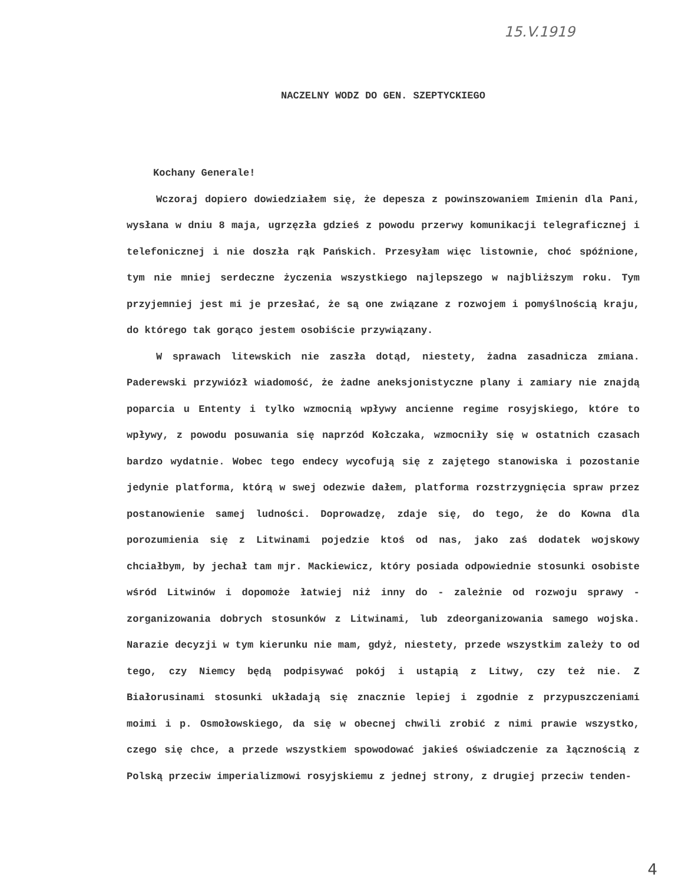15.V.1919
NACZELNY WODZ DO GEN. SZEPTYCKIEGO
Kochany Generale!
Wczoraj dopiero dowiedziałem się, że depesza z powinszowaniem Imienin dla Pani, wysłana w dniu 8 maja, ugrzęzła gdzieś z powodu przerwy komunikacji telegraficznej i telefonicznej i nie doszła rąk Pańskich. Przesyłam więc listownie, choć spóźnione, tym nie mniej serdeczne życzenia wszystkiego najlepszego w najbliższym roku. Tym przyjemniej jest mi je przesłać, że są one związane z rozwojem i pomyślnością kraju, do którego tak gorąco jestem osobiście przywiązany.
W sprawach litewskich nie zaszła dotąd, niestety, żadna zasadnicza zmiana. Paderewski przywiózł wiadomość, że żadne aneksjonistyczne plany i zamiary nie znajdą poparcia u Ententy i tylko wzmocnią wpływy ancienne regime rosyjskiego, które to wpływy, z powodu posuwania się naprzód Kołczaka, wzmocniły się w ostatnich czasach bardzo wydatnie. Wobec tego endecy wycofują się z zajętego stanowiska i pozostanie jedynie platforma, którą w swej odezwie dałem, platforma rozstrzygnięcia spraw przez postanowienie samej ludności. Doprowadzę, zdaje się, do tego, że do Kowna dla porozumienia się z Litwinami pojedzie ktoś od nas, jako zaś dodatek wojskowy chciałbym, by jechał tam mjr. Mackiewicz, który posiada odpowiednie stosunki osobiste wśród Litwinów i dopomoże łatwiej niż inny do - zależnie od rozwoju sprawy - zorganizowania dobrych stosunków z Litwinami, lub zdeorganizowania samego wojska. Narazie decyzji w tym kierunku nie mam, gdyż, niestety, przede wszystkim zależy to od tego, czy Niemcy będą podpisywać pokój i ustąpią z Litwy, czy też nie. Z Białorusinami stosunki układają się znacznie lepiej i zgodnie z przypuszczeniami moimi i p. Osmołowskiego, da się w obecnej chwili zrobić z nimi prawie wszystko, czego się chce, a przede wszystkiem spowodować jakieś oświadczenie za łącznością z Polską przeciw imperializmowi rosyjskiemu z jednej strony, z drugiej przeciw tenden-
4